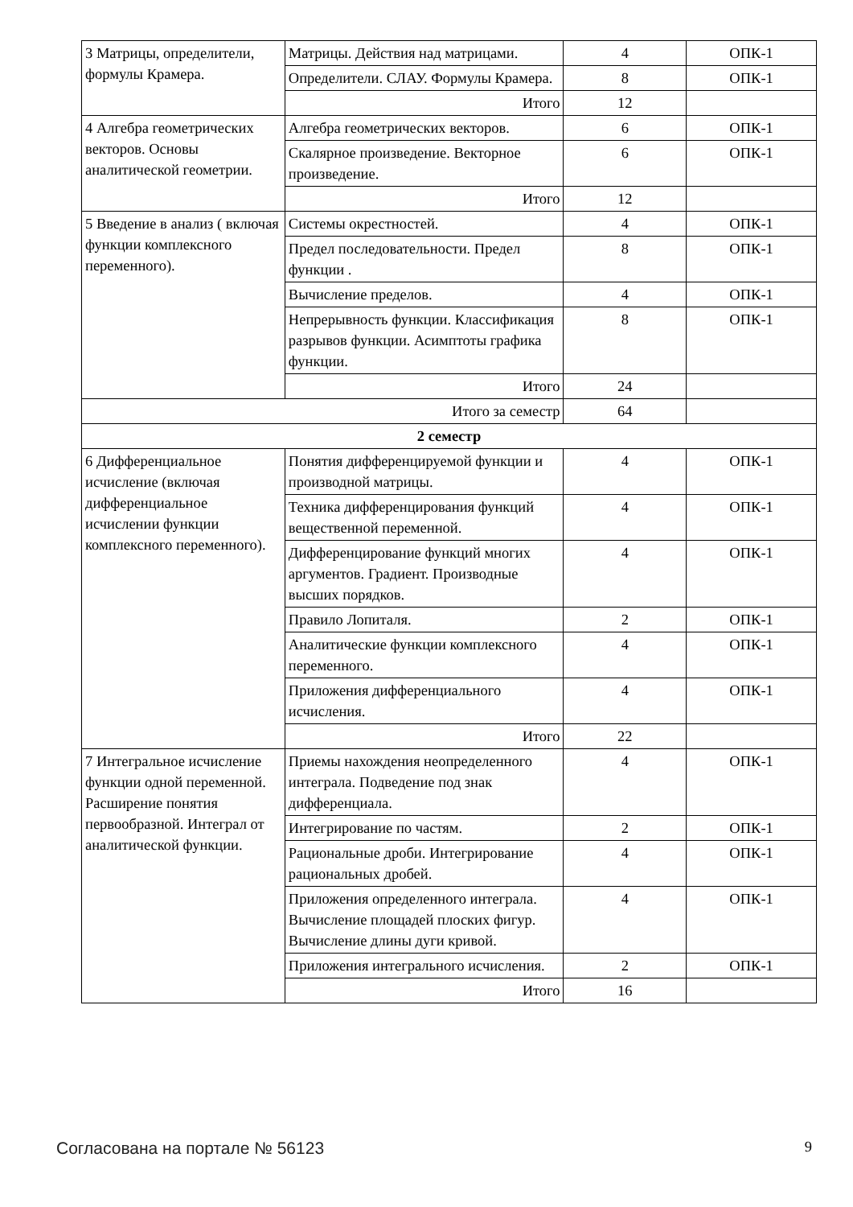| 3 Матрицы, определители, формулы Крамера. | Матрицы. Действия над матрицами. | 4 | ОПК-1 |
| | Определители. СЛАУ. Формулы Крамера. | 8 | ОПК-1 |
| | Итого | 12 | |
| 4 Алгебра геометрических векторов. Основы аналитической геометрии. | Алгебра геометрических векторов. | 6 | ОПК-1 |
| | Скалярное произведение. Векторное произведение. | 6 | ОПК-1 |
| | Итого | 12 | |
| 5 Введение в анализ ( включая функции комплексного переменного). | Системы окрестностей. | 4 | ОПК-1 |
| | Предел последовательности. Предел функции . | 8 | ОПК-1 |
| | Вычисление пределов. | 4 | ОПК-1 |
| | Непрерывность функции. Классификация разрывов функции. Асимптоты графика функции. | 8 | ОПК-1 |
| | Итого | 24 | |
| Итого за семестр | | 64 | |
| 2 семестр | | | |
| 6 Дифференциальное исчисление (включая дифференциальное исчислении функции комплексного переменного). | Понятия дифференцируемой функции и производной матрицы. | 4 | ОПК-1 |
| | Техника дифференцирования функций вещественной переменной. | 4 | ОПК-1 |
| | Дифференцирование функций многих аргументов. Градиент. Производные высших порядков. | 4 | ОПК-1 |
| | Правило Лопиталя. | 2 | ОПК-1 |
| | Аналитические функции комплексного переменного. | 4 | ОПК-1 |
| | Приложения дифференциального исчисления. | 4 | ОПК-1 |
| | Итого | 22 | |
| 7 Интегральное исчисление функции одной переменной. Расширение понятия первообразной. Интеграл от аналитической функции. | Приемы нахождения неопределенного интеграла. Подведение под знак дифференциала. | 4 | ОПК-1 |
| | Интегрирование по частям. | 2 | ОПК-1 |
| | Рациональные дроби. Интегрирование рациональных дробей. | 4 | ОПК-1 |
| | Приложения определенного интеграла. Вычисление площадей плоских фигур. Вычисление длины дуги кривой. | 4 | ОПК-1 |
| | Приложения интегрального исчисления. | 2 | ОПК-1 |
| | Итого | 16 | |
Согласована на портале № 56123 9